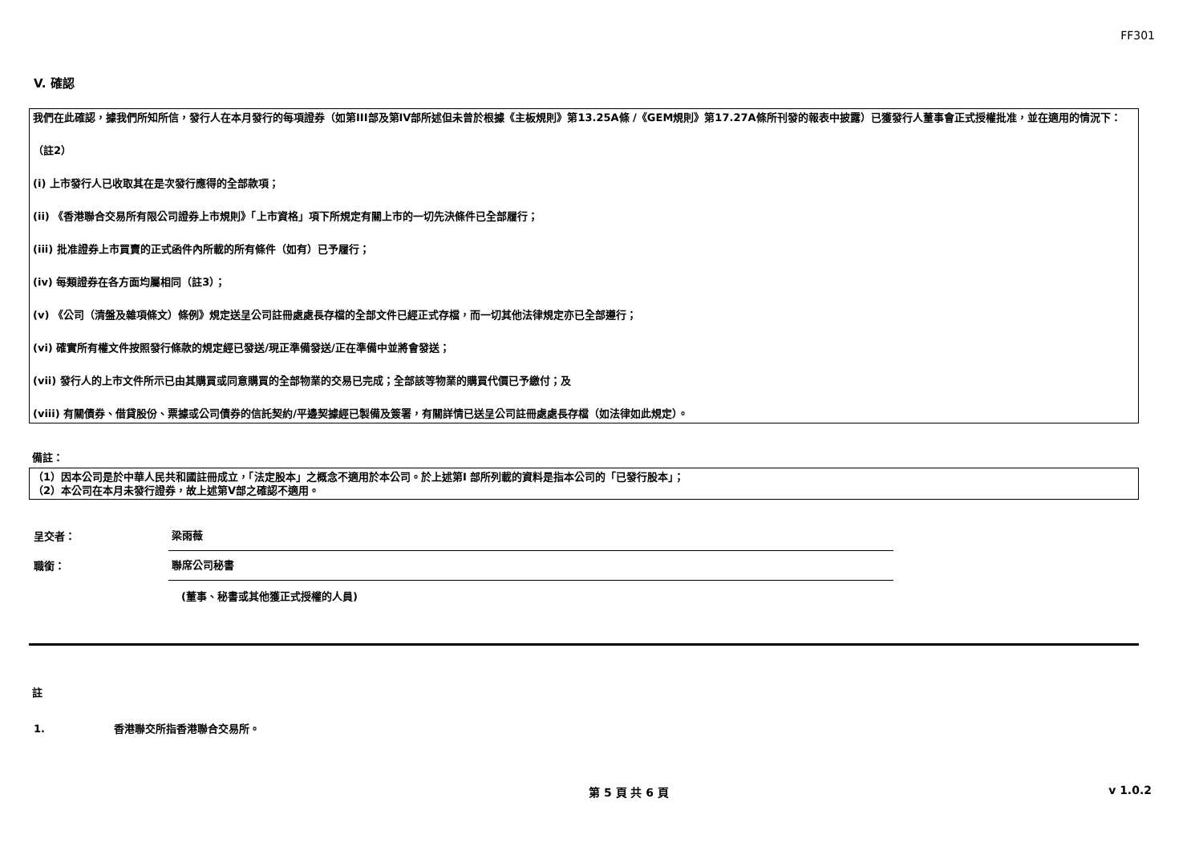FF301
V. 確認
我們在此確認，據我們所知所信，發行人在本月發行的每項證券（如第III部及第IV部所述但未曾於根據《主板規則》第13.25A條 /《GEM規則》第17.27A條所刊發的報表中披露）已獲發行人董事會正式授權批准，並在適用的情況下：
（註2）
(i) 上市發行人已收取其在是次發行應得的全部款項；
(ii) 《香港聯合交易所有限公司證券上市規則》「上市資格」項下所規定有關上市的一切先決條件已全部履行；
(iii) 批准證券上市買賣的正式函件內所載的所有條件（如有）已予履行；
(iv) 每類證券在各方面均屬相同（註3）；
(v) 《公司（清盤及雜項條文）條例》規定送呈公司註冊處處長存檔的全部文件已經正式存檔，而一切其他法律規定亦已全部遵行；
(vi) 確實所有權文件按照發行條款的規定經已發送/現正準備發送/正在準備中並將會發送；
(vii) 發行人的上市文件所示已由其購買或同意購買的全部物業的交易已完成；全部該等物業的購買代價已予繳付；及
(viii) 有關債券、借貸股份、票據或公司債券的信託契約/平邊契據經已製備及簽署，有關詳情已送呈公司註冊處處長存檔（如法律如此規定）。
備註：
（1）因本公司是於中華人民共和國註冊成立，「法定股本」之概念不適用於本公司。於上述第I 部所列載的資料是指本公司的「已發行股本」；
（2）本公司在本月未發行證券，故上述第V部之確認不適用。
呈交者： 梁雨薇
職銜： 聯席公司秘書
(董事、秘書或其他獲正式授權的人員)
註
1. 香港聯交所指香港聯合交易所。
第 5 頁 共 6 頁 v 1.0.2